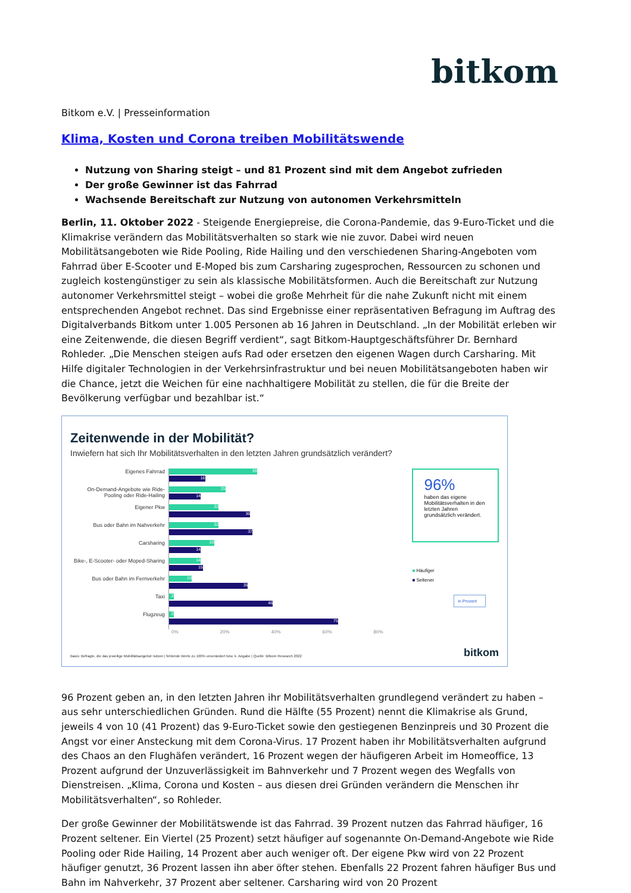bitkom
Bitkom e.V. | Presseinformation
Klima, Kosten und Corona treiben Mobilitätswende
Nutzung von Sharing steigt – und 81 Prozent sind mit dem Angebot zufrieden
Der große Gewinner ist das Fahrrad
Wachsende Bereitschaft zur Nutzung von autonomen Verkehrsmitteln
Berlin, 11. Oktober 2022 - Steigende Energiepreise, die Corona-Pandemie, das 9-Euro-Ticket und die Klimakrise verändern das Mobilitätsverhalten so stark wie nie zuvor. Dabei wird neuen Mobilitätsangeboten wie Ride Pooling, Ride Hailing und den verschiedenen Sharing-Angeboten vom Fahrrad über E-Scooter und E-Moped bis zum Carsharing zugesprochen, Ressourcen zu schonen und zugleich kostengünstiger zu sein als klassische Mobilitätsformen. Auch die Bereitschaft zur Nutzung autonomer Verkehrsmittel steigt – wobei die große Mehrheit für die nahe Zukunft nicht mit einem entsprechenden Angebot rechnet. Das sind Ergebnisse einer repräsentativen Befragung im Auftrag des Digitalverbands Bitkom unter 1.005 Personen ab 16 Jahren in Deutschland. „In der Mobilität erleben wir eine Zeitenwende, die diesen Begriff verdient“, sagt Bitkom-Hauptgeschäftsführer Dr. Bernhard Rohleder. „Die Menschen steigen aufs Rad oder ersetzen den eigenen Wagen durch Carsharing. Mit Hilfe digitaler Technologien in der Verkehrsinfrastruktur und bei neuen Mobilitätsangeboten haben wir die Chance, jetzt die Weichen für eine nachhaltigere Mobilität zu stellen, die für die Breite der Bevölkerung verfügbar und bezahlbar ist.“
Zeitenwende in der Mobilität?
Inwiefern hat sich Ihr Mobilitätsverhalten in den letzten Jahren grundsätzlich verändert?
Eigenes Fahrrad
On-Demand-Angebote wie Ride-Pooling oder Ride-Hailing
Eigener Pkw
Bus oder Bahn im Nahverkehr
Carsharing
Bike-, E-Scooter- oder Moped-Sharing
Bus oder Bahn im Fernverkehr
Taxi
Flugzeug
39
16
25
14
22
36
22
37
20
14
14
15
10
35
2
46
2
75
96%
haben das eigene Mobilitätsverhalten in den letzten Jahren grundsätzlich verändert.
■ Häufiger
■ Seltener
in Prozent
0% 20% 40% 60% 80%
Basis: Befragte, die das jeweilige Mobilitätsangebot nutzen | fehlende Werte zu 100% unverändert bzw. k. Angabe | Quelle: Bitkom Research 2022
bitkom
96 Prozent geben an, in den letzten Jahren ihr Mobilitätsverhalten grundlegend verändert zu haben – aus sehr unterschiedlichen Gründen. Rund die Hälfte (55 Prozent) nennt die Klimakrise als Grund, jeweils 4 von 10 (41 Prozent) das 9-Euro-Ticket sowie den gestiegenen Benzinpreis und 30 Prozent die Angst vor einer Ansteckung mit dem Corona-Virus. 17 Prozent haben ihr Mobilitätsverhalten aufgrund des Chaos an den Flughäfen verändert, 16 Prozent wegen der häufigeren Arbeit im Homeoffice, 13 Prozent aufgrund der Unzuverlässigkeit im Bahnverkehr und 7 Prozent wegen des Wegfalls von Dienstreisen. „Klima, Corona und Kosten – aus diesen drei Gründen verändern die Menschen ihr Mobilitätsverhalten“, so Rohleder.
Der große Gewinner der Mobilitätswende ist das Fahrrad. 39 Prozent nutzen das Fahrrad häufiger, 16 Prozent seltener. Ein Viertel (25 Prozent) setzt häufiger auf sogenannte On-Demand-Angebote wie Ride Pooling oder Ride Hailing, 14 Prozent aber auch weniger oft. Der eigene Pkw wird von 22 Prozent häufiger genutzt, 36 Prozent lassen ihn aber öfter stehen. Ebenfalls 22 Prozent fahren häufiger Bus und Bahn im Nahverkehr, 37 Prozent aber seltener. Carsharing wird von 20 Prozent